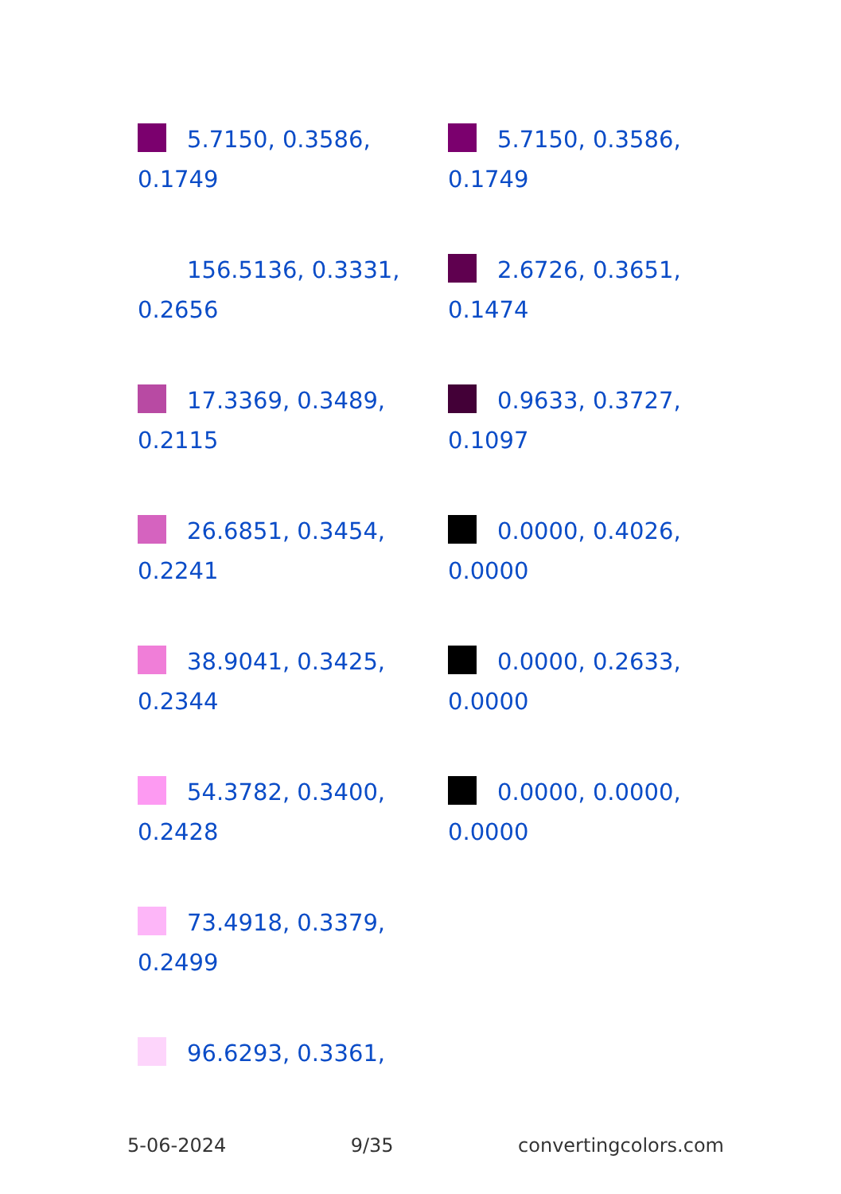5.7150, 0.3586, 0.1749
5.7150, 0.3586, 0.1749
156.5136, 0.3331, 0.2656
2.6726, 0.3651, 0.1474
17.3369, 0.3489, 0.2115
0.9633, 0.3727, 0.1097
26.6851, 0.3454, 0.2241
0.0000, 0.4026, 0.0000
38.9041, 0.3425, 0.2344
0.0000, 0.2633, 0.0000
54.3782, 0.3400, 0.2428
0.0000, 0.0000, 0.0000
73.4918, 0.3379, 0.2499
96.6293, 0.3361,
5-06-2024 9/35 convertingcolors.com